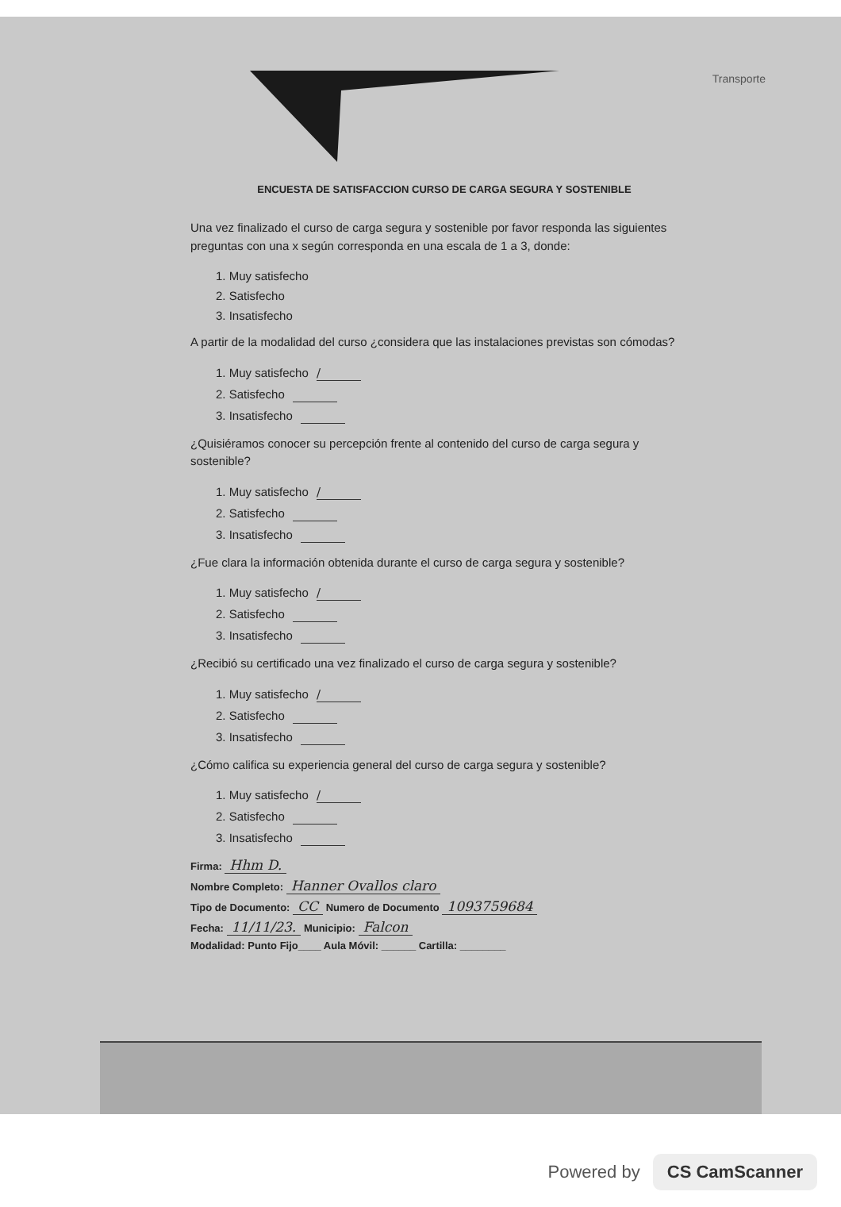Transporte
ENCUESTA DE SATISFACCION CURSO DE CARGA SEGURA Y SOSTENIBLE
Una vez finalizado el curso de carga segura y sostenible por favor responda las siguientes preguntas con una x según corresponda en una escala de 1 a 3, donde:
1. Muy satisfecho
2. Satisfecho
3. Insatisfecho
A partir de la modalidad del curso ¿considera que las instalaciones previstas son cómodas?
1. Muy satisfecho /
2. Satisfecho
3. Insatisfecho
¿Quisiéramos conocer su percepción frente al contenido del curso de carga segura y sostenible?
1. Muy satisfecho /
2. Satisfecho
3. Insatisfecho
¿Fue clara la información obtenida durante el curso de carga segura y sostenible?
1. Muy satisfecho /
2. Satisfecho
3. Insatisfecho
¿Recibió su certificado una vez finalizado el curso de carga segura y sostenible?
1. Muy satisfecho /
2. Satisfecho
3. Insatisfecho
¿Cómo califica su experiencia general del curso de carga segura y sostenible?
1. Muy satisfecho /
2. Satisfecho
3. Insatisfecho
Firma: Hhm D.
Nombre Completo: Hanner Ovallos claro
Tipo de Documento: CC Numero de Documento 1093759684
Fecha: 11/11/23. Municipio: Falcon
Modalidad: Punto Fijo____ Aula Móvil: ______ Cartilla: ________
Powered by CS CamScanner